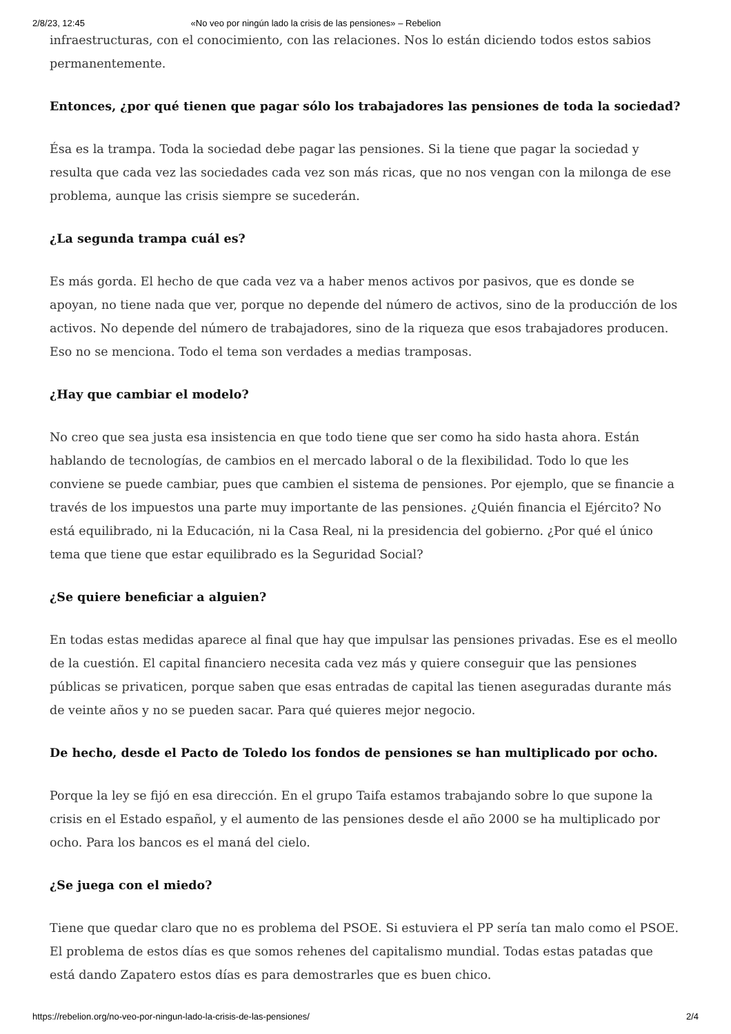2/8/23, 12:45 «No veo por ningún lado la crisis de las pensiones» – Rebelion
infraestructuras, con el conocimiento, con las relaciones. Nos lo están diciendo todos estos sabios permanentemente.
Entonces, ¿por qué tienen que pagar sólo los trabajadores las pensiones de toda la sociedad?
Ésa es la trampa. Toda la sociedad debe pagar las pensiones. Si la tiene que pagar la sociedad y resulta que cada vez las sociedades cada vez son más ricas, que no nos vengan con la milonga de ese problema, aunque las crisis siempre se sucederán.
¿La segunda trampa cuál es?
Es más gorda. El hecho de que cada vez va a haber menos activos por pasivos, que es donde se apoyan, no tiene nada que ver, porque no depende del número de activos, sino de la producción de los activos. No depende del número de trabajadores, sino de la riqueza que esos trabajadores producen. Eso no se menciona. Todo el tema son verdades a medias tramposas.
¿Hay que cambiar el modelo?
No creo que sea justa esa insistencia en que todo tiene que ser como ha sido hasta ahora. Están hablando de tecnologías, de cambios en el mercado laboral o de la flexibilidad. Todo lo que les conviene se puede cambiar, pues que cambien el sistema de pensiones. Por ejemplo, que se financie a través de los impuestos una parte muy importante de las pensiones. ¿Quién financia el Ejército? No está equilibrado, ni la Educación, ni la Casa Real, ni la presidencia del gobierno. ¿Por qué el único tema que tiene que estar equilibrado es la Seguridad Social?
¿Se quiere beneficiar a alguien?
En todas estas medidas aparece al final que hay que impulsar las pensiones privadas. Ese es el meollo de la cuestión. El capital financiero necesita cada vez más y quiere conseguir que las pensiones públicas se privaticen, porque saben que esas entradas de capital las tienen aseguradas durante más de veinte años y no se pueden sacar. Para qué quieres mejor negocio.
De hecho, desde el Pacto de Toledo los fondos de pensiones se han multiplicado por ocho.
Porque la ley se fijó en esa dirección. En el grupo Taifa estamos trabajando sobre lo que supone la crisis en el Estado español, y el aumento de las pensiones desde el año 2000 se ha multiplicado por ocho. Para los bancos es el maná del cielo.
¿Se juega con el miedo?
Tiene que quedar claro que no es problema del PSOE. Si estuviera el PP sería tan malo como el PSOE. El problema de estos días es que somos rehenes del capitalismo mundial. Todas estas patadas que está dando Zapatero estos días es para demostrarles que es buen chico.
https://rebelion.org/no-veo-por-ningun-lado-la-crisis-de-las-pensiones/ 2/4